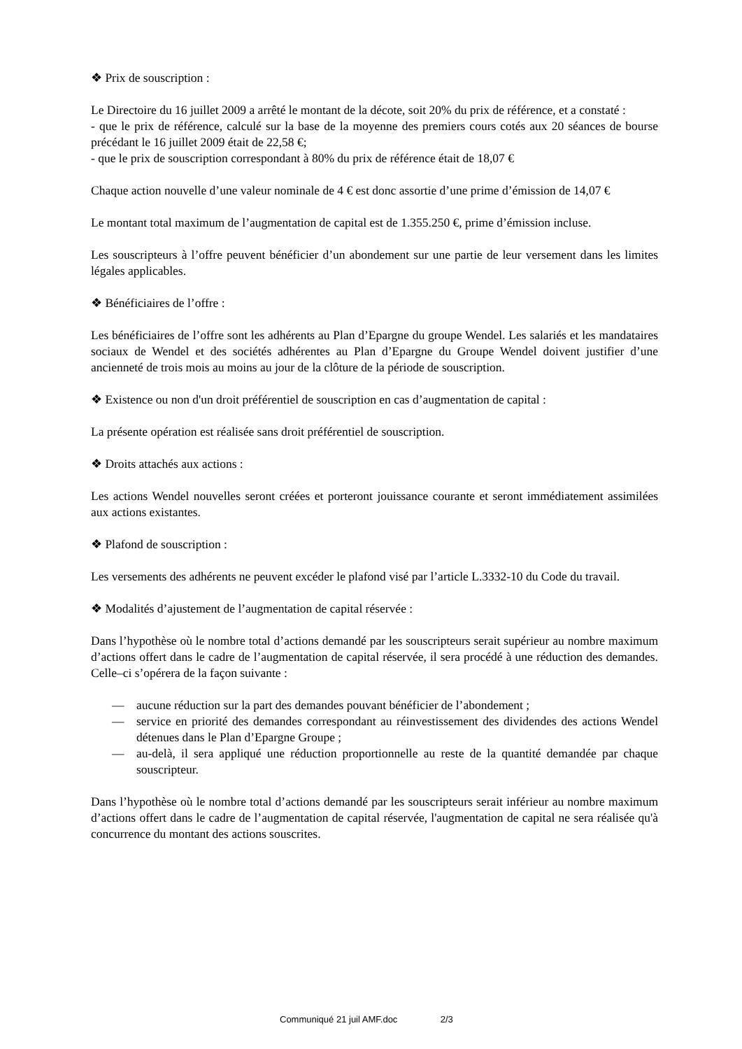❖ Prix de souscription :
Le Directoire du 16 juillet 2009 a arrêté le montant de la décote, soit 20% du prix de référence, et a constaté :
- que le prix de référence, calculé sur la base de la moyenne des premiers cours cotés aux 20 séances de bourse précédant le 16 juillet 2009 était de 22,58 €;
- que le prix de souscription correspondant à 80% du prix de référence était de 18,07 €
Chaque action nouvelle d’une valeur nominale de 4 € est donc assortie d’une prime d’émission de 14,07 €
Le montant total maximum de l’augmentation de capital est de 1.355.250 €, prime d’émission incluse.
Les souscripteurs à l’offre peuvent bénéficier d’un abondement sur une partie de leur versement dans les limites légales applicables.
❖ Bénéficiaires de l’offre :
Les bénéficiaires de l’offre sont les adhérents au Plan d’Epargne du groupe Wendel. Les salariés et les mandataires sociaux de Wendel et des sociétés adhérentes au Plan d’Epargne du Groupe Wendel doivent justifier d’une ancienneté de trois mois au moins au jour de la clôture de la période de souscription.
❖ Existence ou non d'un droit préférentiel de souscription en cas d’augmentation de capital :
La présente opération est réalisée sans droit préférentiel de souscription.
❖ Droits attachés aux actions :
Les actions Wendel nouvelles seront créées et porteront jouissance courante et seront immédiatement assimilées aux actions existantes.
❖ Plafond de souscription :
Les versements des adhérents ne peuvent excéder le plafond visé par l’article L.3332-10 du Code du travail.
❖ Modalités d’ajustement de l’augmentation de capital réservée :
Dans l’hypothèse où le nombre total d’actions demandé par les souscripteurs serait supérieur au nombre maximum d’actions offert dans le cadre de l’augmentation de capital réservée, il sera procédé à une réduction des demandes. Celle–ci s’opérera de la façon suivante :
— aucune réduction sur la part des demandes pouvant bénéficier de l’abondement ;
— service en priorité des demandes correspondant au réinvestissement des dividendes des actions Wendel détenues dans le Plan d’Epargne Groupe ;
— au-delà, il sera appliqué une réduction proportionnelle au reste de la quantité demandée par chaque souscripteur.
Dans l’hypothèse où le nombre total d’actions demandé par les souscripteurs serait inférieur au nombre maximum d’actions offert dans le cadre de l’augmentation de capital réservée, l'augmentation de capital ne sera réalisée qu'à concurrence du montant des actions souscrites.
Communiqué 21 juil AMF.doc 2/3